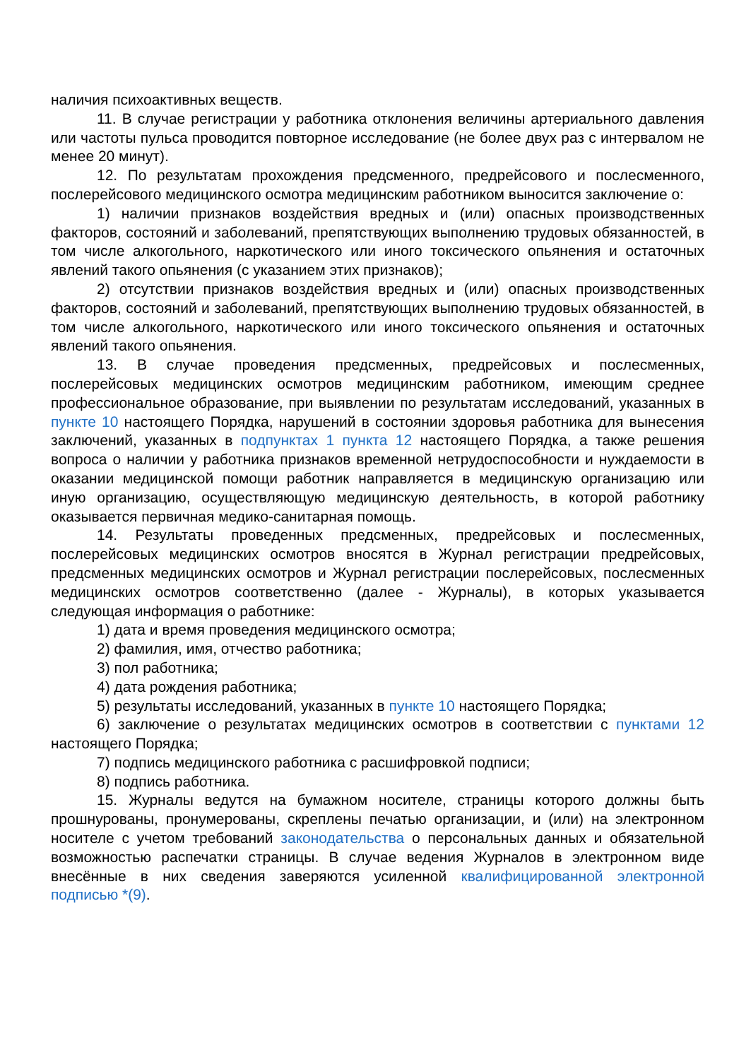наличия психоактивных веществ.
11. В случае регистрации у работника отклонения величины артериального давления или частоты пульса проводится повторное исследование (не более двух раз с интервалом не менее 20 минут).
12. По результатам прохождения предсменного, предрейсового и послесменного, послерейсового медицинского осмотра медицинским работником выносится заключение о:
1) наличии признаков воздействия вредных и (или) опасных производственных факторов, состояний и заболеваний, препятствующих выполнению трудовых обязанностей, в том числе алкогольного, наркотического или иного токсического опьянения и остаточных явлений такого опьянения (с указанием этих признаков);
2) отсутствии признаков воздействия вредных и (или) опасных производственных факторов, состояний и заболеваний, препятствующих выполнению трудовых обязанностей, в том числе алкогольного, наркотического или иного токсического опьянения и остаточных явлений такого опьянения.
13. В случае проведения предсменных, предрейсовых и послесменных, послерейсовых медицинских осмотров медицинским работником, имеющим среднее профессиональное образование, при выявлении по результатам исследований, указанных в пункте 10 настоящего Порядка, нарушений в состоянии здоровья работника для вынесения заключений, указанных в подпунктах 1 пункта 12 настоящего Порядка, а также решения вопроса о наличии у работника признаков временной нетрудоспособности и нуждаемости в оказании медицинской помощи работник направляется в медицинскую организацию или иную организацию, осуществляющую медицинскую деятельность, в которой работнику оказывается первичная медико-санитарная помощь.
14. Результаты проведенных предсменных, предрейсовых и послесменных, послерейсовых медицинских осмотров вносятся в Журнал регистрации предрейсовых, предсменных медицинских осмотров и Журнал регистрации послерейсовых, послесменных медицинских осмотров соответственно (далее - Журналы), в которых указывается следующая информация о работнике:
1) дата и время проведения медицинского осмотра;
2) фамилия, имя, отчество работника;
3) пол работника;
4) дата рождения работника;
5) результаты исследований, указанных в пункте 10 настоящего Порядка;
6) заключение о результатах медицинских осмотров в соответствии с пунктами 12 настоящего Порядка;
7) подпись медицинского работника с расшифровкой подписи;
8) подпись работника.
15. Журналы ведутся на бумажном носителе, страницы которого должны быть прошнурованы, пронумерованы, скреплены печатью организации, и (или) на электронном носителе с учетом требований законодательства о персональных данных и обязательной возможностью распечатки страницы. В случае ведения Журналов в электронном виде внесённые в них сведения заверяются усиленной квалифицированной электронной подписью *(9).